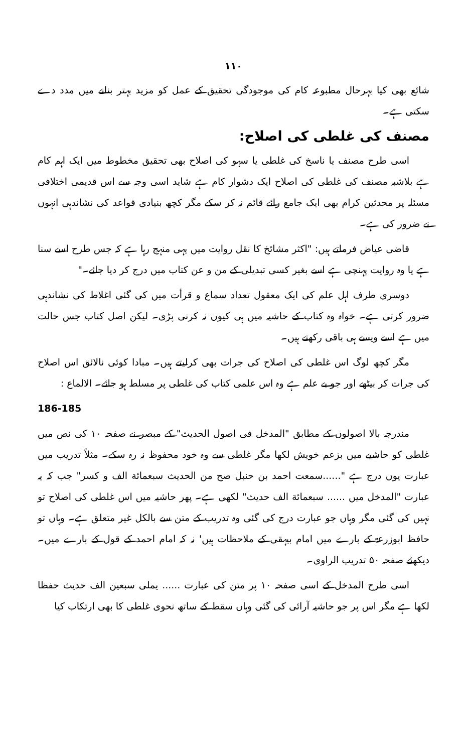۱۱۰
شائع بھی کیا بہرحال مطبوعہ کام کی موجودگی تحقیق کے عمل کو مزید بہتر بنانے میں مدد دے سکتی ہے۔
مصنف کی غلطی کی اصلاح:
اسی طرح مصنف یا ناسخ کی غلطی یا سہو کی اصلاح بھی تحقیق مخطوط میں ایک اہم کام ہے بلاشبہ مصنف کی غلطی کی اصلاح ایک دشوار کام ہے شاید اسی وجہ سے اس قدیمی اختلافی مسئلہ پر محدثین کرام بھی ایک جامع رائے قائم نہ کر سکے مگر کچھ بنیادی قواعد کی نشاندہی انہوں نے ضرور کی ہے۔
قاضی عیاض فرماتے ہیں: "اکثر مشائخ کا نقل روایت میں یہی منہج رہا ہے کہ جس طرح اسے سنا ہے یا وہ روایت پہنچی ہے اسے بغیر کسی تبدیلی کے من و عن کتاب میں درج کر دیا جائے۔"
دوسری طرف اہل علم کی ایک معقول تعداد سماع و قرأت میں کی گئی اغلاط کی نشاندہی ضرور کرتی ہے۔ خواہ وہ کتاب کے حاشیہ میں ہی کیوں نہ کرنی پڑی۔ لیکن اصل کتاب جس حالت میں ہے اسے ویسے ہی باقی رکھتے ہیں۔
مگر کچھ لوگ اس غلطی کی اصلاح کی جرات بھی کرلیتے ہیں۔ مبادا کوئی نالائق اس اصلاح کی جرات کر بیٹھے اور جو بے علم ہے وہ اس علمی کتاب کی غلطی پر مسلط ہو جائے۔ الالماع :
186-185
مندرجہ بالا اصولوں کے مطابق "المدخل فی اصول الحدیث" کے مبصر نے صفحہ ۱۰ کی نص میں غلطی کو حاشیے میں بزعم خویش لکھا مگر غلطی سے وہ خود محفوظ نہ رہ سکے۔ مثلاً تدریب میں عبارت یوں درج ہے "......سمعت احمد بن حنبل صح من الحدیث سبعمائة الف و کسر" جب کہ یہ عبارت "المدخل میں ...... سبعمائة الف حدیث" لکھی ہے۔ پھر حاشیہ میں اس غلطی کی اصلاح تو نہیں کی گئی مگر وہاں جو عبارت درج کی گئی وہ تدریب کے متن سے بالکل غیر متعلق ہے۔ وہاں تو حافظ ابوزرعۃ کے بارے میں امام بیہقی کے ملاحظات ہیں' نہ کہ امام احمد کے قول کے بارے میں۔ دیکھئے صفحہ ۵۰ تدریب الراوی۔
اسی طرح المدخل کے اسی صفحہ ۱۰ پر متن کی عبارت ...... یملی سبعین الف حدیث حفظا لکھا ہے مگر اس پر جو حاشیہ آرائی کی گئی وہاں سقط کے ساتھ نحوی غلطی کا بھی ارتکاب کیا